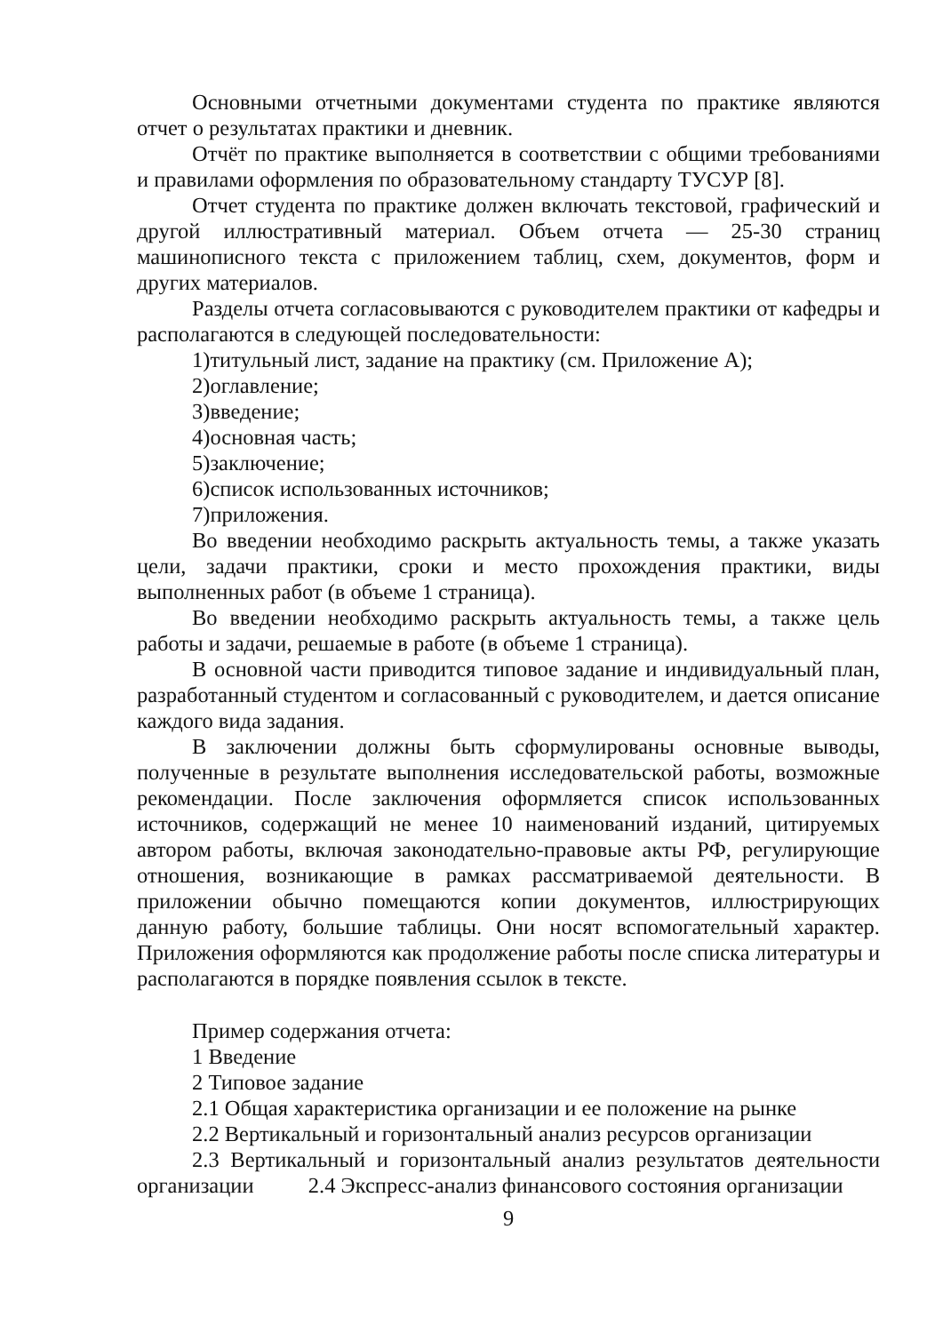Основными отчетными документами студента по практике являются отчет о результатах практики и дневник.
Отчёт по практике выполняется в соответствии с общими требованиями и правилами оформления по образовательному стандарту ТУСУР [8].
Отчет студента по практике должен включать текстовой, графический и другой иллюстративный материал. Объем отчета — 25-30 страниц машинописного текста с приложением таблиц, схем, документов, форм и других материалов.
Разделы отчета согласовываются с руководителем практики от кафедры и располагаются в следующей последовательности:
1)титульный лист, задание на практику (см. Приложение А);
2)оглавление;
3)введение;
4)основная часть;
5)заключение;
6)список использованных источников;
7)приложения.
Во введении необходимо раскрыть актуальность темы, а также указать цели, задачи практики, сроки и место прохождения практики, виды выполненных работ (в объеме 1 страница).
Во введении необходимо раскрыть актуальность темы, а также цель работы и задачи, решаемые в работе (в объеме 1 страница).
В основной части приводится типовое задание и индивидуальный план, разработанный студентом и согласованный с руководителем, и дается описание каждого вида задания.
В заключении должны быть сформулированы основные выводы, полученные в результате выполнения исследовательской работы, возможные рекомендации. После заключения оформляется список использованных источников, содержащий не менее 10 наименований изданий, цитируемых автором работы, включая законодательно-правовые акты РФ, регулирующие отношения, возникающие в рамках рассматриваемой деятельности. В приложении обычно помещаются копии документов, иллюстрирующих данную работу, большие таблицы. Они носят вспомогательный характер. Приложения оформляются как продолжение работы после списка литературы и располагаются в порядке появления ссылок в тексте.
Пример содержания отчета:
1 Введение
2 Типовое задание
2.1 Общая характеристика организации и ее положение на рынке
2.2 Вертикальный и горизонтальный анализ ресурсов организации
2.3 Вертикальный и горизонтальный анализ результатов деятельности организации 2.4 Экспресс-анализ финансового состояния организации
9